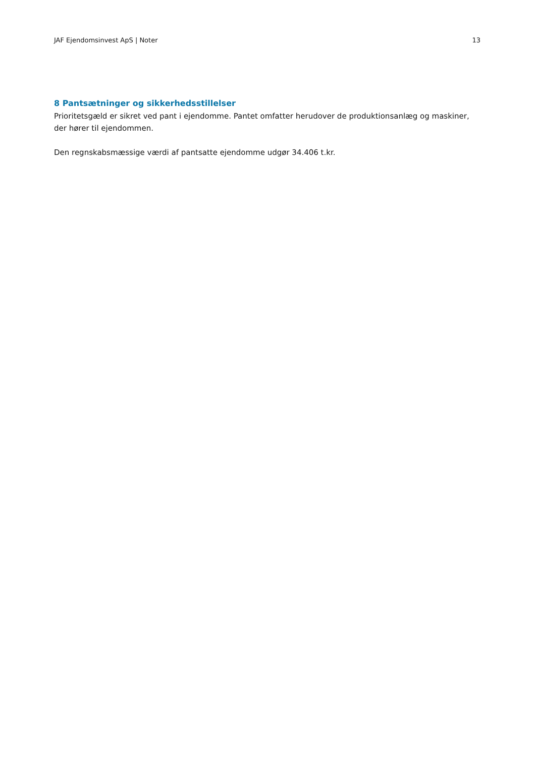JAF Ejendomsinvest ApS | Noter 13
8 Pantsætninger og sikkerhedsstillelser
Prioritetsgæld er sikret ved pant i ejendomme. Pantet omfatter herudover de produktionsanlæg og maskiner, der hører til ejendommen.
Den regnskabsmæssige værdi af pantsatte ejendomme udgør 34.406 t.kr.